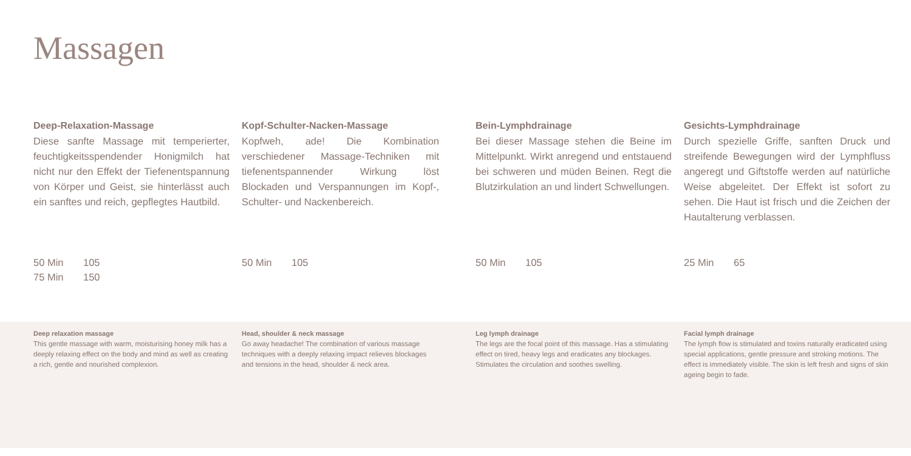Massagen
Deep-Relaxation-Massage
Diese sanfte Massage mit temperierter, feuchtigkeitsspendender Honigmilch hat nicht nur den Effekt der Tiefenentspannung von Körper und Geist, sie hinterlässt auch ein sanftes und reich, gepflegtes Hautbild.
50 Min 105
75 Min 150
Kopf-Schulter-Nacken-Massage
Kopfweh, ade! Die Kombination verschiedener Massage-Techniken mit tiefenentspannender Wirkung löst Blockaden und Verspannungen im Kopf-, Schulter- und Nackenbereich.
50 Min 105
Bein-Lymphdrainage
Bei dieser Massage stehen die Beine im Mittelpunkt. Wirkt anregend und entstauend bei schweren und müden Beinen. Regt die Blutzirkulation an und lindert Schwellungen.
50 Min 105
Gesichts-Lymphdrainage
Durch spezielle Griffe, sanften Druck und streifende Bewegungen wird der Lymphfluss angeregt und Giftstoffe werden auf natürliche Weise abgeleitet. Der Effekt ist sofort zu sehen. Die Haut ist frisch und die Zeichen der Hautalterung verblassen.
25 Min 65
Deep relaxation massage
This gentle massage with warm, moisturising honey milk has a deeply relaxing effect on the body and mind as well as creating a rich, gentle and nourished complexion.
Head, shoulder & neck massage
Go away headache! The combination of various massage techniques with a deeply relaxing impact relieves blockages and tensions in the head, shoulder & neck area.
Leg lymph drainage
The legs are the focal point of this massage. Has a stimulating effect on tired, heavy legs and eradicates any blockages. Stimulates the circulation and soothes swelling.
Facial lymph drainage
The lymph flow is stimulated and toxins naturally eradicated using special applications, gentle pressure and stroking motions. The effect is immediately visible. The skin is left fresh and signs of skin ageing begin to fade.